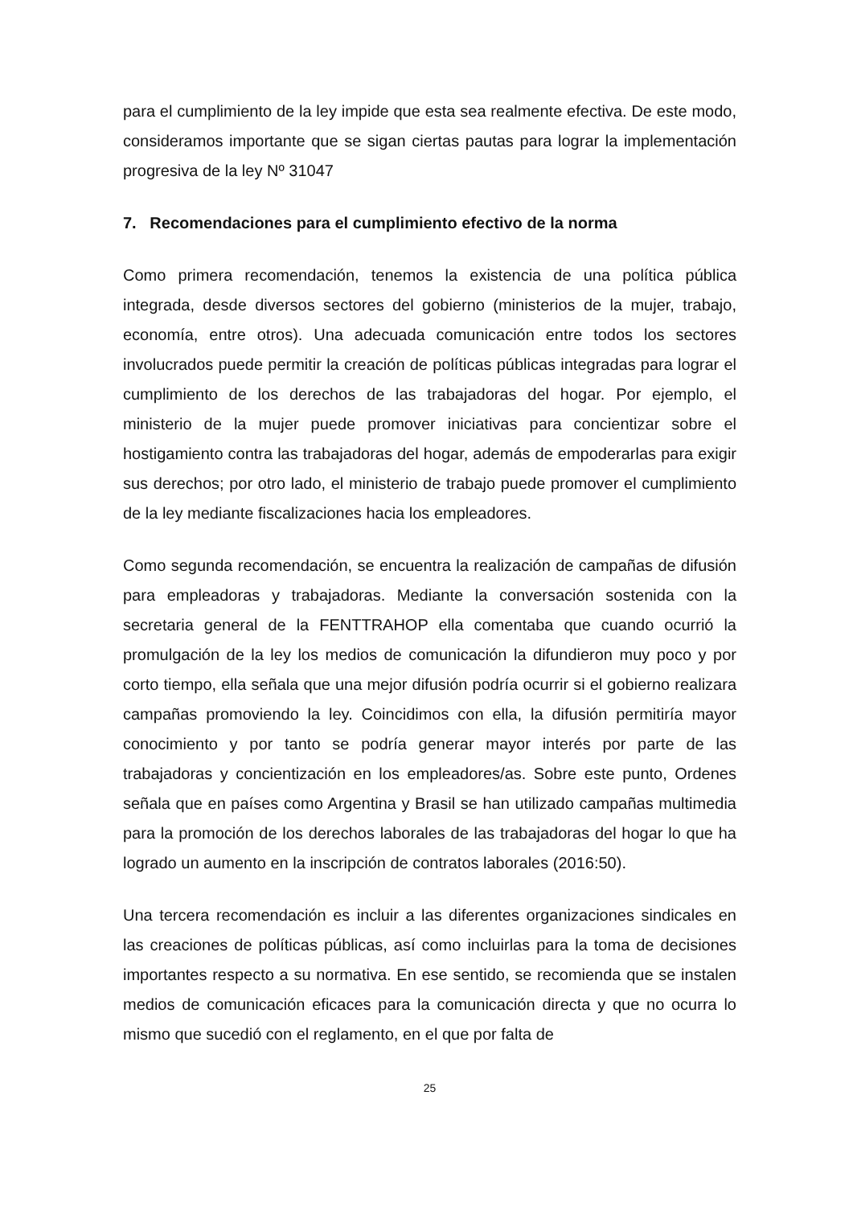para el cumplimiento de la ley impide que esta sea realmente efectiva. De este modo, consideramos importante que se sigan ciertas pautas para lograr la implementación progresiva de la ley Nº 31047
7. Recomendaciones para el cumplimiento efectivo de la norma
Como primera recomendación, tenemos la existencia de una política pública integrada, desde diversos sectores del gobierno (ministerios de la mujer, trabajo, economía, entre otros). Una adecuada comunicación entre todos los sectores involucrados puede permitir la creación de políticas públicas integradas para lograr el cumplimiento de los derechos de las trabajadoras del hogar. Por ejemplo, el ministerio de la mujer puede promover iniciativas para concientizar sobre el hostigamiento contra las trabajadoras del hogar, además de empoderarlas para exigir sus derechos; por otro lado, el ministerio de trabajo puede promover el cumplimiento de la ley mediante fiscalizaciones hacia los empleadores.
Como segunda recomendación, se encuentra la realización de campañas de difusión para empleadoras y trabajadoras. Mediante la conversación sostenida con la secretaria general de la FENTTRAHOP ella comentaba que cuando ocurrió la promulgación de la ley los medios de comunicación la difundieron muy poco y por corto tiempo, ella señala que una mejor difusión podría ocurrir si el gobierno realizara campañas promoviendo la ley. Coincidimos con ella, la difusión permitiría mayor conocimiento y por tanto se podría generar mayor interés por parte de las trabajadoras y concientización en los empleadores/as. Sobre este punto, Ordenes señala que en países como Argentina y Brasil se han utilizado campañas multimedia para la promoción de los derechos laborales de las trabajadoras del hogar lo que ha logrado un aumento en la inscripción de contratos laborales (2016:50).
Una tercera recomendación es incluir a las diferentes organizaciones sindicales en las creaciones de políticas públicas, así como incluirlas para la toma de decisiones importantes respecto a su normativa. En ese sentido, se recomienda que se instalen medios de comunicación eficaces para la comunicación directa y que no ocurra lo mismo que sucedió con el reglamento, en el que por falta de
25